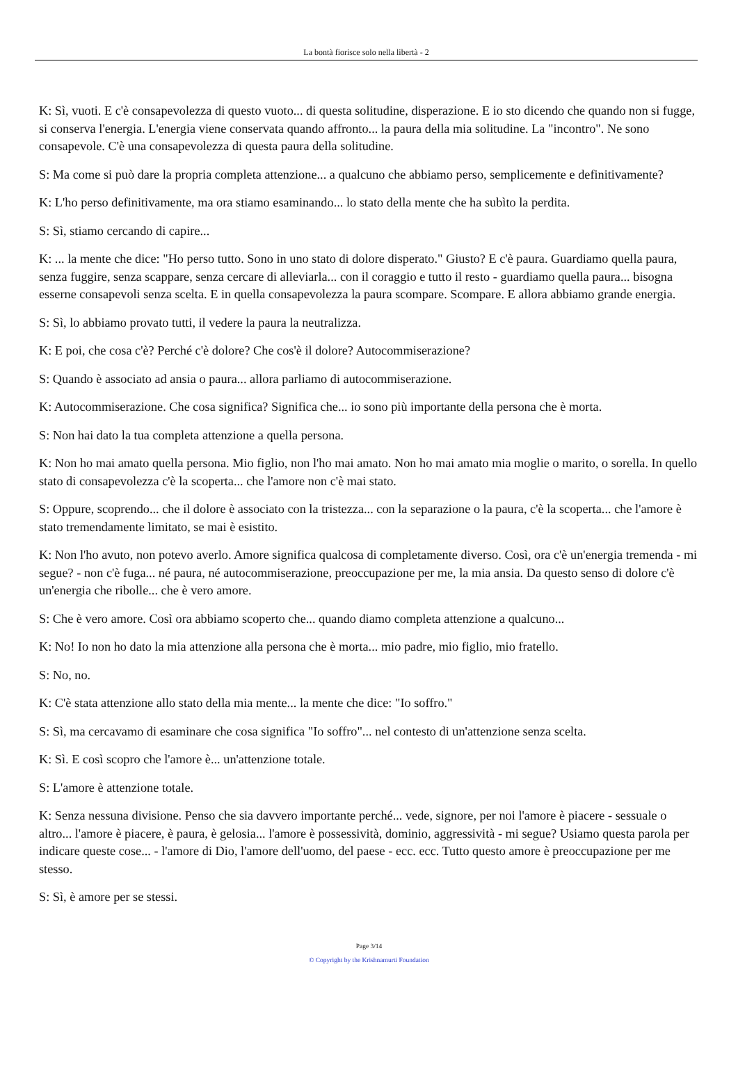La bontà fiorisce solo nella libertà - 2
K: Sì, vuoti. E c'è consapevolezza di questo vuoto... di questa solitudine, disperazione. E io sto dicendo che quando non si fugge, si conserva l'energia. L'energia viene conservata quando affronto... la paura della mia solitudine. La "incontro". Ne sono consapevole. C'è una consapevolezza di questa paura della solitudine.
S: Ma come si può dare la propria completa attenzione... a qualcuno che abbiamo perso, semplicemente e definitivamente?
K: L'ho perso definitivamente, ma ora stiamo esaminando... lo stato della mente che ha subìto la perdita.
S: Sì, stiamo cercando di capire...
K: ... la mente che dice: "Ho perso tutto. Sono in uno stato di dolore disperato." Giusto? E c'è paura. Guardiamo quella paura, senza fuggire, senza scappare, senza cercare di alleviarla... con il coraggio e tutto il resto - guardiamo quella paura... bisogna esserne consapevoli senza scelta. E in quella consapevolezza la paura scompare. Scompare. E allora abbiamo grande energia.
S: Sì, lo abbiamo provato tutti, il vedere la paura la neutralizza.
K: E poi, che cosa c'è? Perché c'è dolore? Che cos'è il dolore? Autocommiserazione?
S: Quando è associato ad ansia o paura... allora parliamo di autocommiserazione.
K: Autocommiserazione. Che cosa significa? Significa che... io sono più importante della persona che è morta.
S: Non hai dato la tua completa attenzione a quella persona.
K: Non ho mai amato quella persona. Mio figlio, non l'ho mai amato. Non ho mai amato mia moglie o marito, o sorella. In quello stato di consapevolezza c'è la scoperta... che l'amore non c'è mai stato.
S: Oppure, scoprendo... che il dolore è associato con la tristezza... con la separazione o la paura, c'è la scoperta... che l'amore è stato tremendamente limitato, se mai è esistito.
K: Non l'ho avuto, non potevo averlo. Amore significa qualcosa di completamente diverso. Così, ora c'è un'energia tremenda - mi segue? - non c'è fuga... né paura, né autocommiserazione, preoccupazione per me, la mia ansia. Da questo senso di dolore c'è un'energia che ribolle... che è vero amore.
S: Che è vero amore. Così ora abbiamo scoperto che... quando diamo completa attenzione a qualcuno...
K: No! Io non ho dato la mia attenzione alla persona che è morta... mio padre, mio figlio, mio fratello.
S: No, no.
K: C'è stata attenzione allo stato della mia mente... la mente che dice: "Io soffro."
S: Sì, ma cercavamo di esaminare che cosa significa "Io soffro"... nel contesto di un'attenzione senza scelta.
K: Sì. E così scopro che l'amore è... un'attenzione totale.
S: L'amore è attenzione totale.
K: Senza nessuna divisione. Penso che sia davvero importante perché... vede, signore, per noi l'amore è piacere - sessuale o altro... l'amore è piacere, è paura, è gelosia... l'amore è possessività, dominio, aggressività - mi segue? Usiamo questa parola per indicare queste cose... - l'amore di Dio, l'amore dell'uomo, del paese - ecc. ecc. Tutto questo amore è preoccupazione per me stesso.
S: Sì, è amore per se stessi.
Page 3/14
© Copyright by the Krishnamurti Foundation